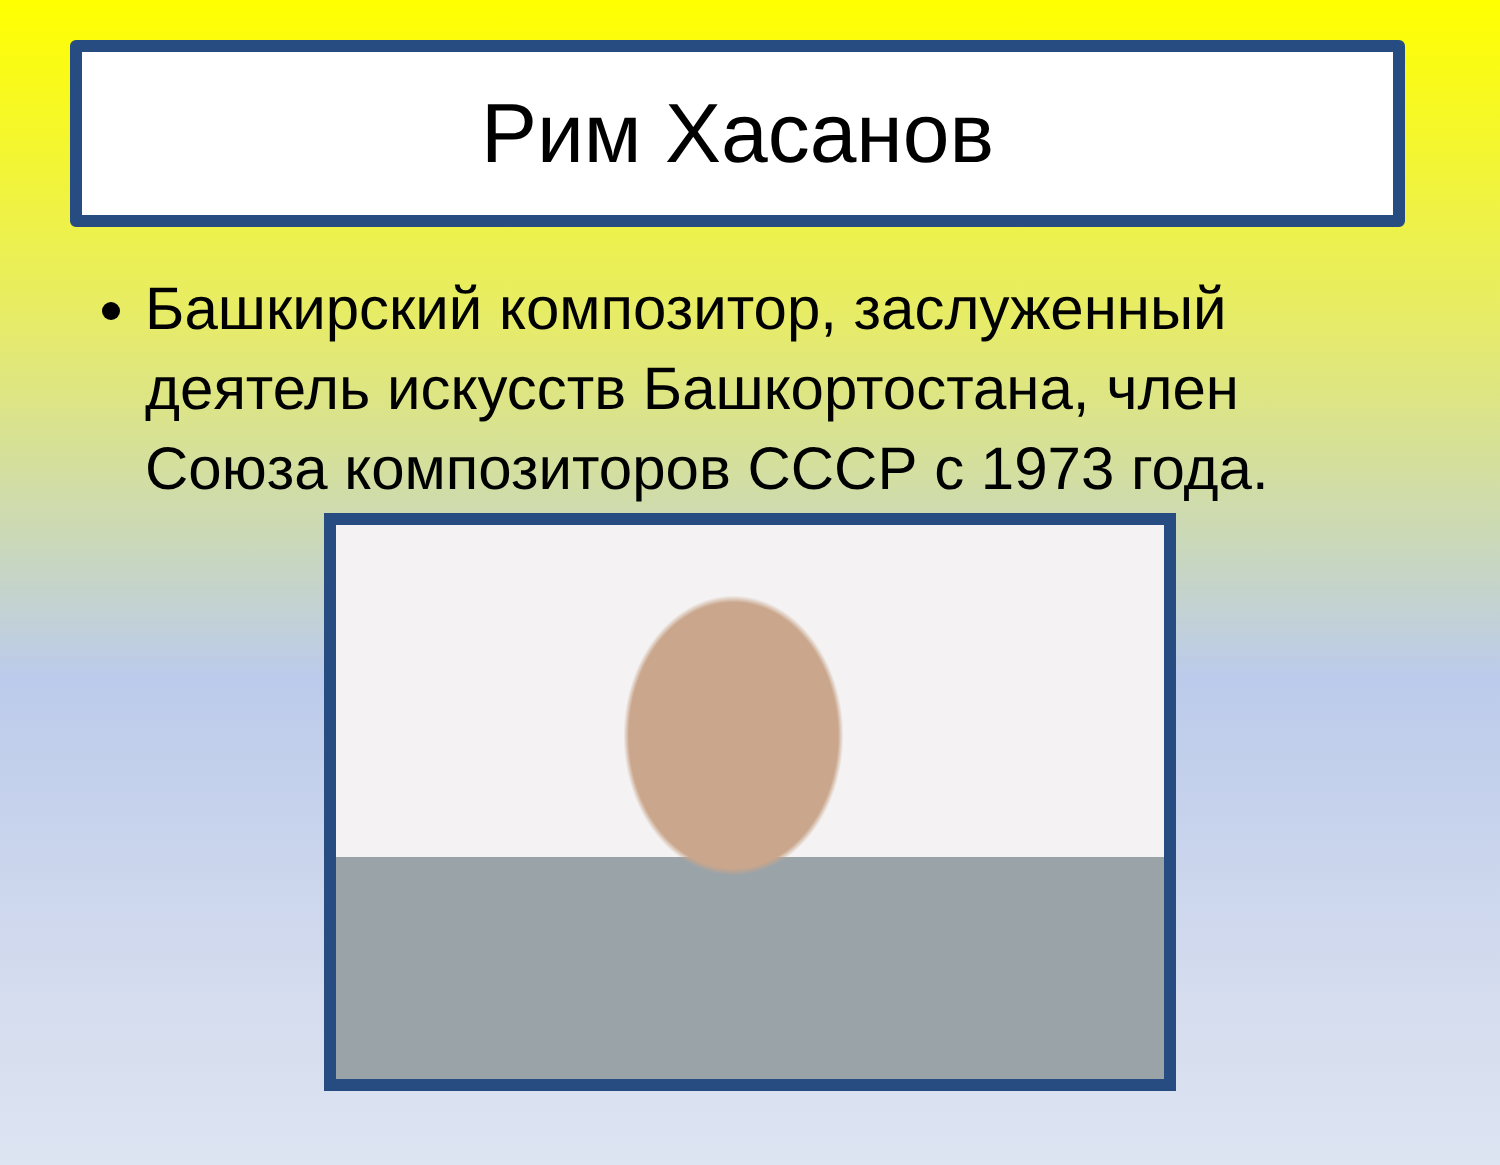Рим Хасанов
Башкирский композитор, заслуженный деятель искусств Башкортостана, член Союза композиторов СССР с 1973 года.